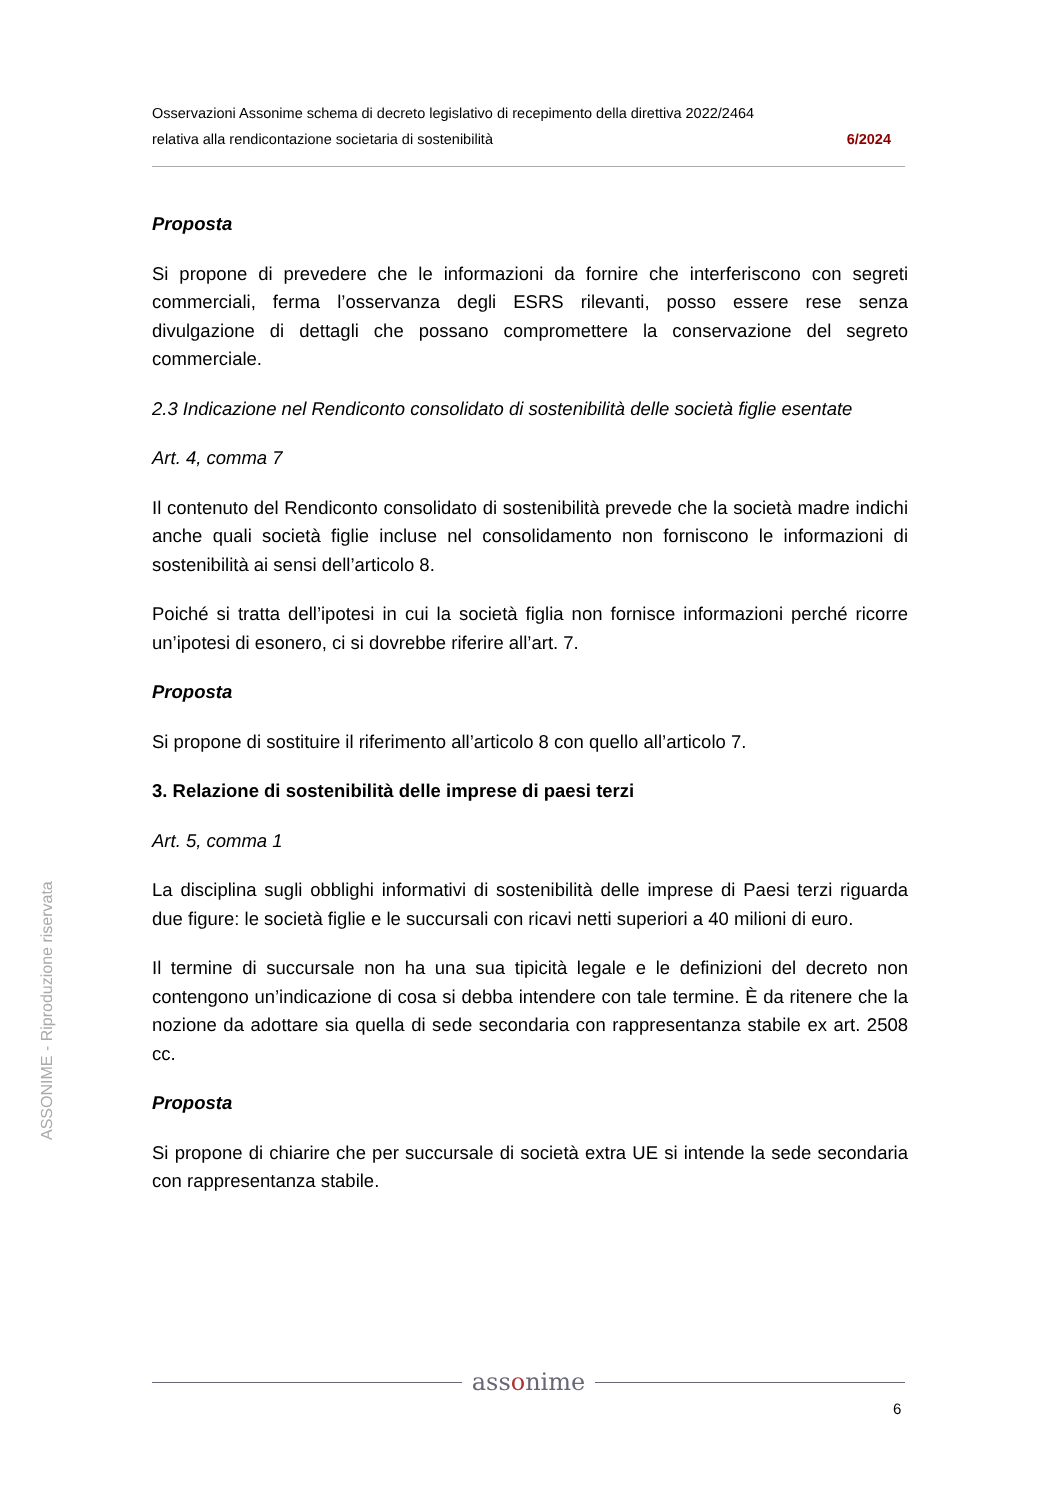Osservazioni Assonime schema di decreto legislativo di recepimento della direttiva 2022/2464
relativa alla rendicontazione societaria di sostenibilità 6/2024
Proposta
Si propone di prevedere che le informazioni da fornire che interferiscono con segreti commerciali, ferma l’osservanza degli ESRS rilevanti, posso essere rese senza divulgazione di dettagli che possano compromettere la conservazione del segreto commerciale.
2.3 Indicazione nel Rendiconto consolidato di sostenibilità delle società figlie esentate
Art. 4, comma 7
Il contenuto del Rendiconto consolidato di sostenibilità prevede che la società madre indichi anche quali società figlie incluse nel consolidamento non forniscono le informazioni di sostenibilità ai sensi dell’articolo 8.
Poiché si tratta dell’ipotesi in cui la società figlia non fornisce informazioni perché ricorre un’ipotesi di esonero, ci si dovrebbe riferire all’art. 7.
Proposta
Si propone di sostituire il riferimento all’articolo 8 con quello all’articolo 7.
3. Relazione di sostenibilità delle imprese di paesi terzi
Art. 5, comma 1
La disciplina sugli obblighi informativi di sostenibilità delle imprese di Paesi terzi riguarda due figure: le società figlie e le succursali con ricavi netti superiori a 40 milioni di euro.
Il termine di succursale non ha una sua tipicità legale e le definizioni del decreto non contengono un’indicazione di cosa si debba intendere con tale termine. È da ritenere che la nozione da adottare sia quella di sede secondaria con rappresentanza stabile ex art. 2508 cc.
Proposta
Si propone di chiarire che per succursale di società extra UE si intende la sede secondaria con rappresentanza stabile.
ASSONIME - Riproduzione riservata
assonime
6